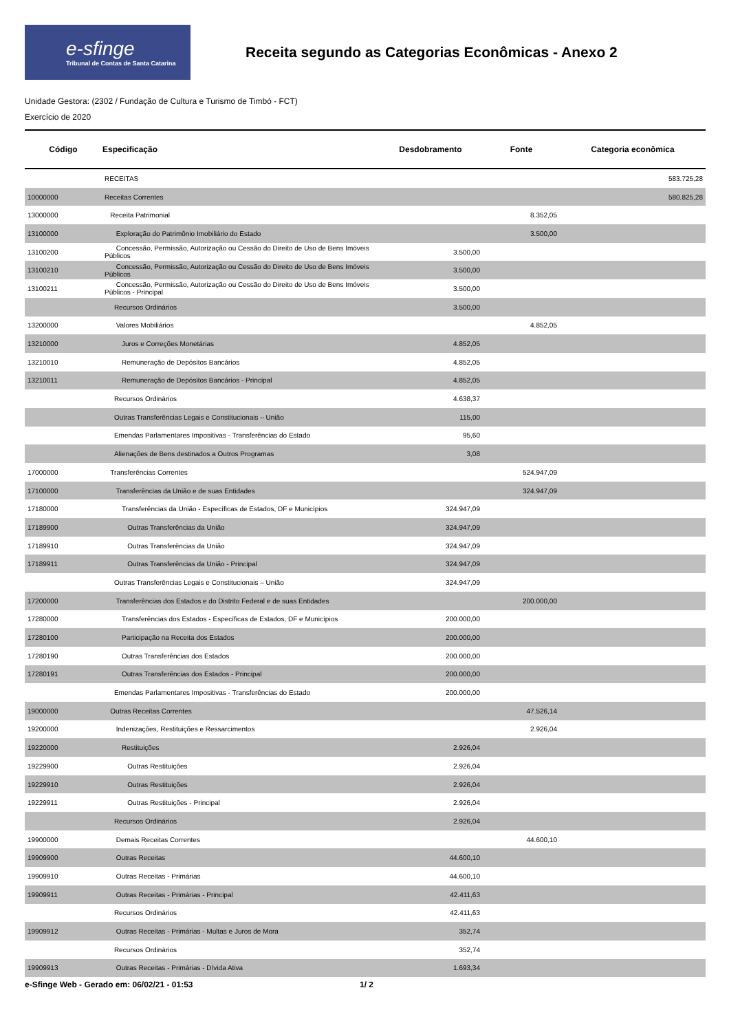e-sfinge
Tribunal de Contas de Santa Catarina
Receita segundo as Categorias Econômicas - Anexo 2
Unidade Gestora: (2302 / Fundação de Cultura e Turismo de Timbó - FCT)
Exercício de 2020
| Código | Especificação | Desdobramento | Fonte | Categoria econômica |
| --- | --- | --- | --- | --- |
| | RECEITAS | | | 583.725,28 |
| 10000000 | Receitas Correntes | | | 580.825,28 |
| 13000000 | Receita Patrimonial | | 8.352,05 | |
| 13100000 | Exploração do Patrimônio Imobiliário do Estado | | 3.500,00 | |
| 13100200 | Concessão, Permissão, Autorização ou Cessão do Direito de Uso de Bens Imóveis Públicos | 3.500,00 | | |
| 13100210 | Concessão, Permissão, Autorização ou Cessão do Direito de Uso de Bens Imóveis Públicos | 3.500,00 | | |
| 13100211 | Concessão, Permissão, Autorização ou Cessão do Direito de Uso de Bens Imóveis Públicos - Principal | 3.500,00 | | |
| | Recursos Ordinários | 3.500,00 | | |
| 13200000 | Valores Mobiliários | | 4.852,05 | |
| 13210000 | Juros e Correções Monetárias | 4.852,05 | | |
| 13210010 | Remuneração de Depósitos Bancários | 4.852,05 | | |
| 13210011 | Remuneração de Depósitos Bancários - Principal | 4.852,05 | | |
| | Recursos Ordinários | 4.638,37 | | |
| | Outras Transferências Legais e Constitucionais – União | 115,00 | | |
| | Emendas Parlamentares Impositivas - Transferências do Estado | 95,60 | | |
| | Alienações de Bens destinados a Outros Programas | 3,08 | | |
| 17000000 | Transferências Correntes | | 524.947,09 | |
| 17100000 | Transferências da União e de suas Entidades | | 324.947,09 | |
| 17180000 | Transferências da União - Específicas de Estados, DF e Municípios | 324.947,09 | | |
| 17189900 | Outras Transferências da União | 324.947,09 | | |
| 17189910 | Outras Transferências da União | 324.947,09 | | |
| 17189911 | Outras Transferências da União - Principal | 324.947,09 | | |
| | Outras Transferências Legais e Constitucionais – União | 324.947,09 | | |
| 17200000 | Transferências dos Estados e do Distrito Federal e de suas Entidades | | 200.000,00 | |
| 17280000 | Transferências dos Estados - Específicas de Estados, DF e Municípios | 200.000,00 | | |
| 17280100 | Participação na Receita dos Estados | 200.000,00 | | |
| 17280190 | Outras Transferências dos Estados | 200.000,00 | | |
| 17280191 | Outras Transferências dos Estados - Principal | 200.000,00 | | |
| | Emendas Parlamentares Impositivas - Transferências do Estado | 200.000,00 | | |
| 19000000 | Outras Receitas Correntes | | 47.526,14 | |
| 19200000 | Indenizações, Restituições e Ressarcimentos | | 2.926,04 | |
| 19220000 | Restituições | 2.926,04 | | |
| 19229900 | Outras Restituições | 2.926,04 | | |
| 19229910 | Outras Restituições | 2.926,04 | | |
| 19229911 | Outras Restituições - Principal | 2.926,04 | | |
| | Recursos Ordinários | 2.926,04 | | |
| 19900000 | Demais Receitas Correntes | | 44.600,10 | |
| 19909900 | Outras Receitas | 44.600,10 | | |
| 19909910 | Outras Receitas - Primárias | 44.600,10 | | |
| 19909911 | Outras Receitas - Primárias - Principal | 42.411,63 | | |
| | Recursos Ordinários | 42.411,63 | | |
| 19909912 | Outras Receitas - Primárias - Multas e Juros de Mora | 352,74 | | |
| | Recursos Ordinários | 352,74 | | |
| 19909913 | Outras Receitas - Primárias - Dívida Ativa | 1.693,34 | | |
e-Sfinge Web - Gerado em: 06/02/21 - 01:53 1/ 2